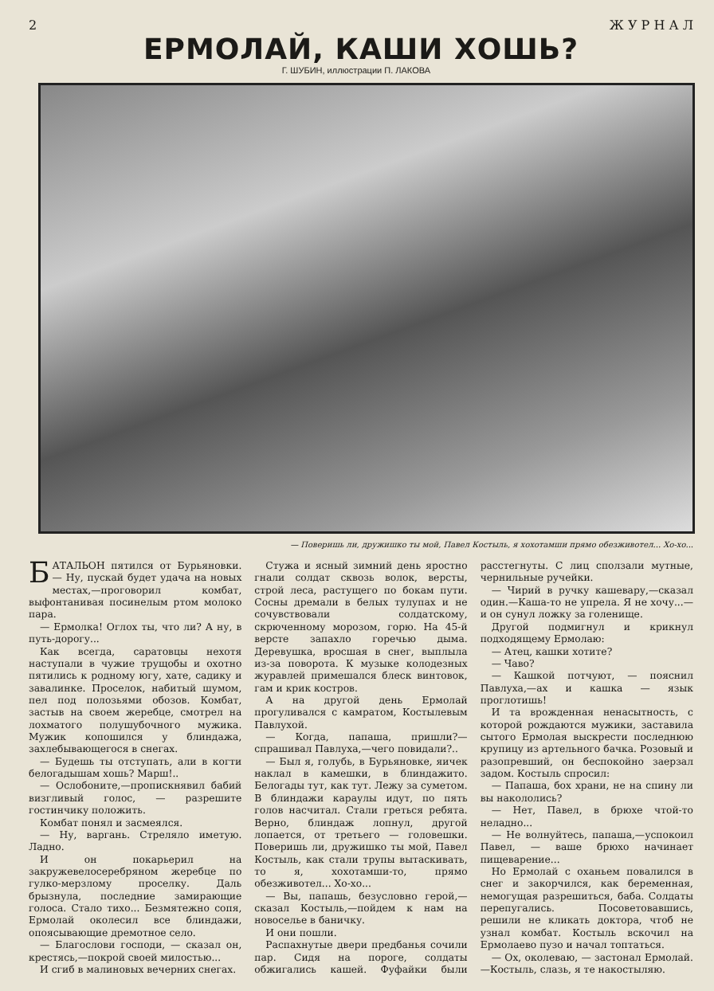2 Ж У Р Н А Л
ЕРМОЛАЙ, КАШИ ХОШЬ?
Г. ШУБИН, иллюстрации П. ЛАКОВА
— Поверишь ли, дружишко ты мой, Павел Костыль, я хохотамши прямо обезживотел... Хо-хо...
БАТАЛЬОН пятился от Бурьяновки. — Ну, пускай будет удача на новых местах,—проговорил комбат, выфонтанивая посинелым ртом молоко пара.
— Ермолка! Оглох ты, что ли? А ну, в путь-дорогу...
Как всегда, саратовцы нехотя наступали в чужие трущобы и охотно пятились к родному югу, хате, садику и завалинке. Проселок, набитый шумом, пел под полозьями обозов. Комбат, застыв на своем жеребце, смотрел на лохматого полушубочного мужика. Мужик копошился у блиндажа, захлебывающегося в снегах.
— Будешь ты отступать, али в когти белогадышам хошь? Марш!..
— Ослобоните,—пропискнявил бабий визгливый голос, — разрешите гостинчику положить.
Комбат понял и засмеялся.
— Ну, варгань. Стреляло иметую. Ладно.
И он покарьерил на закружевелосеребряном жеребце по гулко-мерзлому проселку. Даль брызнула, последние замирающие голоса. Стало тихо... Безмятежно сопя, Ермолай околесил все блиндажи, опоясывающие дремотное село.
— Благослови господи, — сказал он, крестясь,—покрой своей милостью...
И сгиб в малиновых вечерних снегах.
Стужа и ясный зимний день яростно гнали солдат сквозь волок, версты, строй леса, растущего по бокам пути. Сосны дремали в белых тулупах и не сочувствовали солдатскому, скрюченному морозом, горю. На 45-й версте запахло горечью дыма. Деревушка, вросшая в снег, выплыла из-за поворота. К музыке колодезных журавлей примешался блеск винтовок, гам и крик костров.
А на другой день Ермолай прогуливался с камратом, Костылевым Павлухой.
— Когда, папаша, пришли?—спрашивал Павлуха,—чего повидали?..
— Был я, голубь, в Бурьяновке, яичек наклал в камешки, в блиндажито. Белогады тут, как тут. Лежу за суметом. В блиндажи караулы идут, по пять голов насчитал. Стали греться ребята. Верно, блиндаж лопнул, другой лопается, от третьего — головешки. Поверишь ли, дружишко ты мой, Павел Костыль, как стали трупы вытаскивать, то я, хохотамши-то, прямо обезживотел... Хо-хо...
— Вы, папашь, безусловно герой,— сказал Костыль,—пойдем к нам на новоселье в баничку.
И они пошли.
Распахнутые двери предбанья сочили пар. Сидя на пороге, солдаты обжигались кашей. Фуфайки были расстегнуты. С лиц сползали мутные, чернильные ручейки.
— Чирий в ручку кашевару,—сказал один.—Каша-то не упрела. Я не хочу...— и он сунул ложку за голенище.
Другой подмигнул и крикнул подходящему Ермолаю:
— Атец, кашки хотите?
— Чаво?
— Кашкой потчуют, — пояснил Павлуха,—ах и кашка — язык проглотишь!
И та врожденная ненасытность, с которой рождаются мужики, заставила сытого Ермолая выскрести последнюю крупицу из артельного бачка. Розовый и разопревший, он беспокойно заерзал задом. Костыль спросил:
— Папаша, бох храни, не на спину ли вы накололись?
— Нет, Павел, в брюхе чтой-то неладно...
— Не волнуйтесь, папаша,—успокоил Павел, — ваше брюхо начинает пищеварение...
Но Ермолай с оханьем повалился в снег и закорчился, как беременная, немогущая разрешиться, баба. Солдаты перепугались. Посоветовавшись, решили не кликать доктора, чтоб не узнал комбат. Костыль вскочил на Ермолаево пузо и начал топтаться.
— Ох, околеваю, — застонал Ермолай.—Костыль, слазь, я те накостыляю.